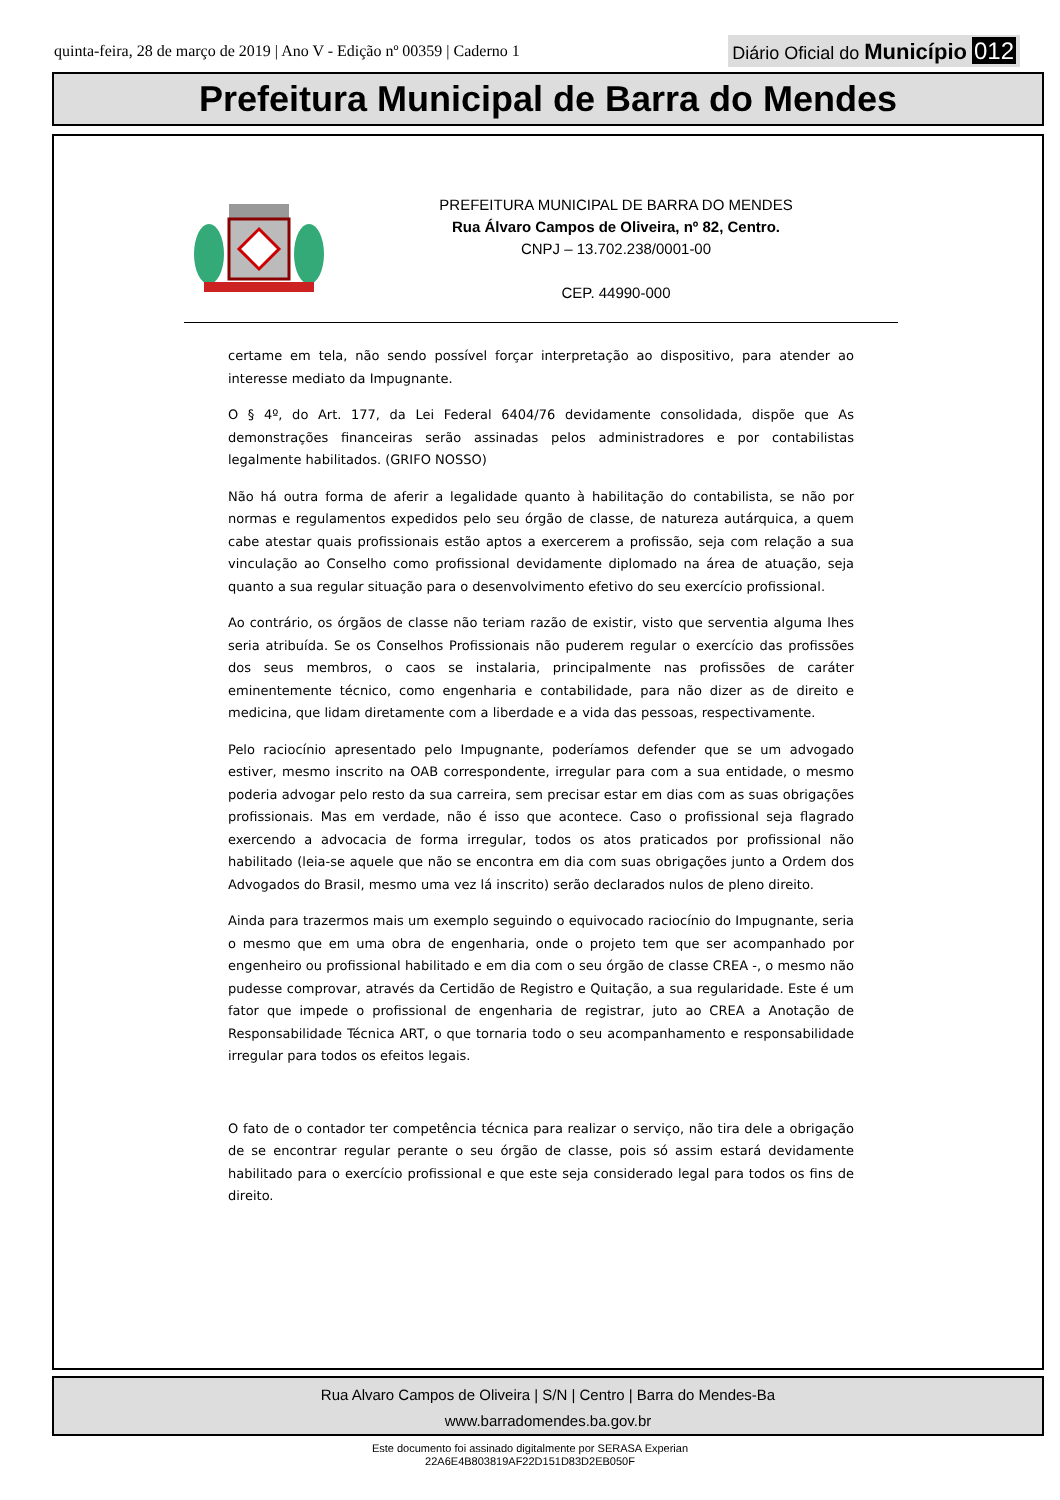quinta-feira, 28 de março de 2019 | Ano V - Edição nº 00359 | Caderno 1
Diário Oficial do Município 012
Prefeitura Municipal de Barra do Mendes
PREFEITURA MUNICIPAL DE BARRA DO MENDES
Rua Álvaro Campos de Oliveira, nº 82, Centro.
CNPJ – 13.702.238/0001-00
CEP. 44990-000
certame em tela, não sendo possível forçar interpretação ao dispositivo, para atender ao interesse mediato da Impugnante.
O § 4º, do Art. 177, da Lei Federal 6404/76 devidamente consolidada, dispõe que As demonstrações financeiras serão assinadas pelos administradores e por contabilistas legalmente habilitados. (GRIFO NOSSO)
Não há outra forma de aferir a legalidade quanto à habilitação do contabilista, se não por normas e regulamentos expedidos pelo seu órgão de classe, de natureza autárquica, a quem cabe atestar quais profissionais estão aptos a exercerem a profissão, seja com relação a sua vinculação ao Conselho como profissional devidamente diplomado na área de atuação, seja quanto a sua regular situação para o desenvolvimento efetivo do seu exercício profissional.
Ao contrário, os órgãos de classe não teriam razão de existir, visto que serventia alguma lhes seria atribuída. Se os Conselhos Profissionais não puderem regular o exercício das profissões dos seus membros, o caos se instalaria, principalmente nas profissões de caráter eminentemente técnico, como engenharia e contabilidade, para não dizer as de direito e medicina, que lidam diretamente com a liberdade e a vida das pessoas, respectivamente.
Pelo raciocínio apresentado pelo Impugnante, poderíamos defender que se um advogado estiver, mesmo inscrito na OAB correspondente, irregular para com a sua entidade, o mesmo poderia advogar pelo resto da sua carreira, sem precisar estar em dias com as suas obrigações profissionais. Mas em verdade, não é isso que acontece. Caso o profissional seja flagrado exercendo a advocacia de forma irregular, todos os atos praticados por profissional não habilitado (leia-se aquele que não se encontra em dia com suas obrigações junto a Ordem dos Advogados do Brasil, mesmo uma vez lá inscrito) serão declarados nulos de pleno direito.
Ainda para trazermos mais um exemplo seguindo o equivocado raciocínio do Impugnante, seria o mesmo que em uma obra de engenharia, onde o projeto tem que ser acompanhado por engenheiro ou profissional habilitado e em dia com o seu órgão de classe CREA -, o mesmo não pudesse comprovar, através da Certidão de Registro e Quitação, a sua regularidade. Este é um fator que impede o profissional de engenharia de registrar, juto ao CREA a Anotação de Responsabilidade Técnica ART, o que tornaria todo o seu acompanhamento e responsabilidade irregular para todos os efeitos legais.
O fato de o contador ter competência técnica para realizar o serviço, não tira dele a obrigação de se encontrar regular perante o seu órgão de classe, pois só assim estará devidamente habilitado para o exercício profissional e que este seja considerado legal para todos os fins de direito.
Rua Alvaro Campos de Oliveira | S/N | Centro | Barra do Mendes-Ba
www.barradomendes.ba.gov.br
Este documento foi assinado digitalmente por SERASA Experian
22A6E4B803819AF22D151D83D2EB050F